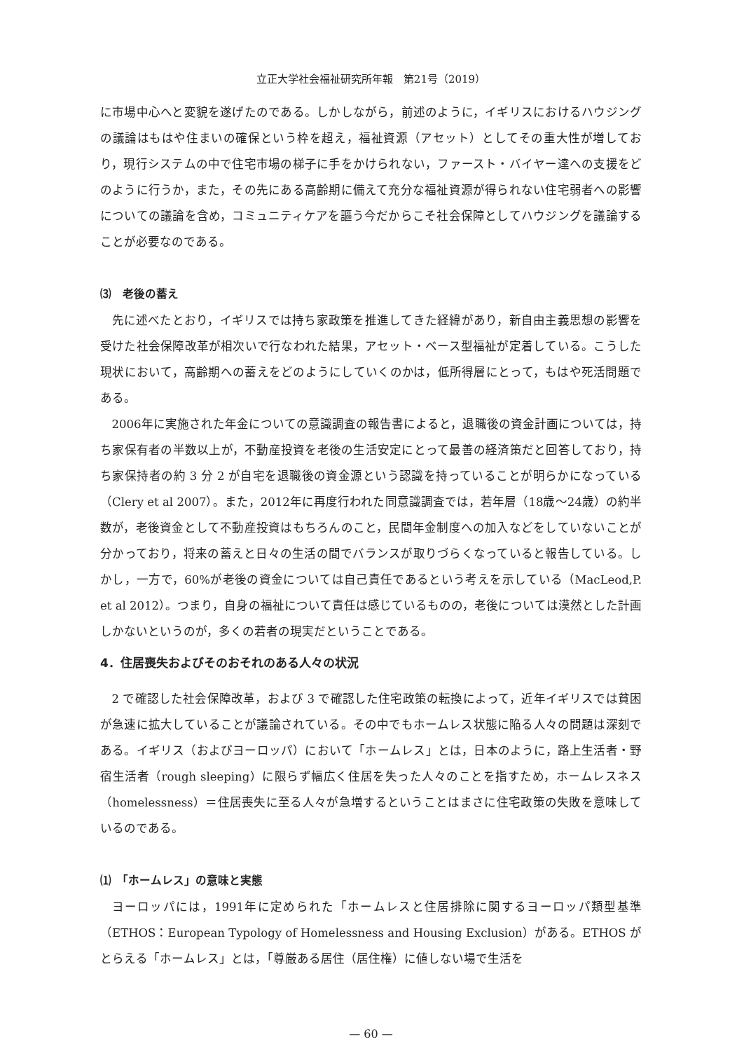立正大学社会福祉研究所年報　第21号（2019）
に市場中心へと変貌を遂げたのである。しかしながら，前述のように，イギリスにおけるハウジングの議論はもはや住まいの確保という枠を超え，福祉資源（アセット）としてその重大性が増しており，現行システムの中で住宅市場の梯子に手をかけられない，ファースト・バイヤー達への支援をどのように行うか，また，その先にある高齢期に備えて充分な福祉資源が得られない住宅弱者への影響についての議論を含め，コミュニティケアを謳う今だからこそ社会保障としてハウジングを議論することが必要なのである。
⑶　老後の蓄え
先に述べたとおり，イギリスでは持ち家政策を推進してきた経緯があり，新自由主義思想の影響を受けた社会保障改革が相次いで行なわれた結果，アセット・ベース型福祉が定着している。こうした現状において，高齢期への蓄えをどのようにしていくのかは，低所得層にとって，もはや死活問題である。
2006年に実施された年金についての意識調査の報告書によると，退職後の資金計画については，持ち家保有者の半数以上が，不動産投資を老後の生活安定にとって最善の経済策だと回答しており，持ち家保持者の約 3 分 2 が自宅を退職後の資金源という認識を持っていることが明らかになっている（Clery et al 2007）。また，2012年に再度行われた同意識調査では，若年層（18歳～24歳）の約半数が，老後資金として不動産投資はもちろんのこと，民間年金制度への加入などをしていないことが分かっており，将来の蓄えと日々の生活の間でバランスが取りづらくなっていると報告している。しかし，一方で，60%が老後の資金については自己責任であるという考えを示している（MacLeod,P. et al 2012）。つまり，自身の福祉について責任は感じているものの，老後については漠然とした計画しかないというのが，多くの若者の現実だということである。
4．住居喪失およびそのおそれのある人々の状況
2 で確認した社会保障改革，および 3 で確認した住宅政策の転換によって，近年イギリスでは貧困が急速に拡大していることが議論されている。その中でもホームレス状態に陥る人々の問題は深刻である。イギリス（およびヨーロッパ）において「ホームレス」とは，日本のように，路上生活者・野宿生活者（rough sleeping）に限らず幅広く住居を失った人々のことを指すため，ホームレスネス（homelessness）＝住居喪失に至る人々が急増するということはまさに住宅政策の失敗を意味しているのである。
⑴　「ホームレス」の意味と実態
ヨーロッパには，1991年に定められた「ホームレスと住居排除に関するヨーロッパ類型基準（ETHOS：European Typology of Homelessness and Housing Exclusion）がある。ETHOS がとらえる「ホームレス」とは，「尊厳ある居住（居住権）に値しない場で生活を
— 60 —